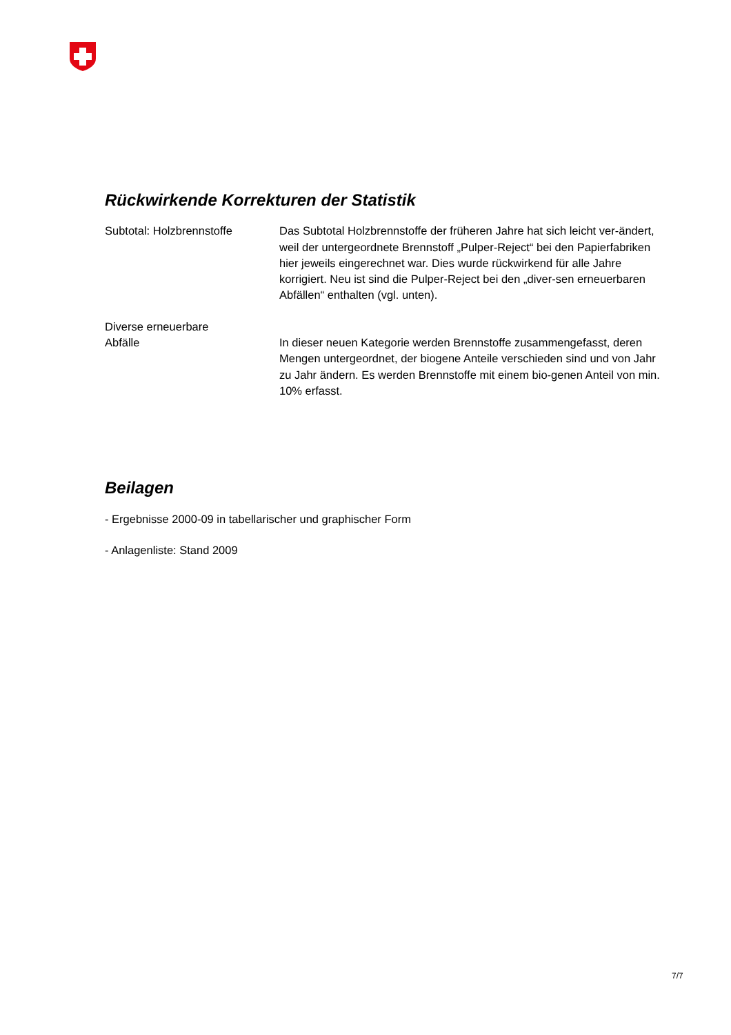Rückwirkende Korrekturen der Statistik
Subtotal: Holzbrennstoffe Das Subtotal Holzbrennstoffe der früheren Jahre hat sich leicht ver-ändert, weil der untergeordnete Brennstoff „Pulper-Reject“ bei den Papierfabriken hier jeweils eingerechnet war. Dies wurde rückwirkend für alle Jahre korrigiert. Neu ist sind die Pulper-Reject bei den „diver-sen erneuerbaren Abfällen“ enthalten (vgl. unten).
Diverse erneuerbare
Abfälle
In dieser neuen Kategorie werden Brennstoffe zusammengefasst, deren Mengen untergeordnet, der biogene Anteile verschieden sind und von Jahr zu Jahr ändern. Es werden Brennstoffe mit einem bio-genen Anteil von min. 10% erfasst.
Beilagen
- Ergebnisse 2000-09 in tabellarischer und graphischer Form
- Anlagenliste: Stand 2009
7/7